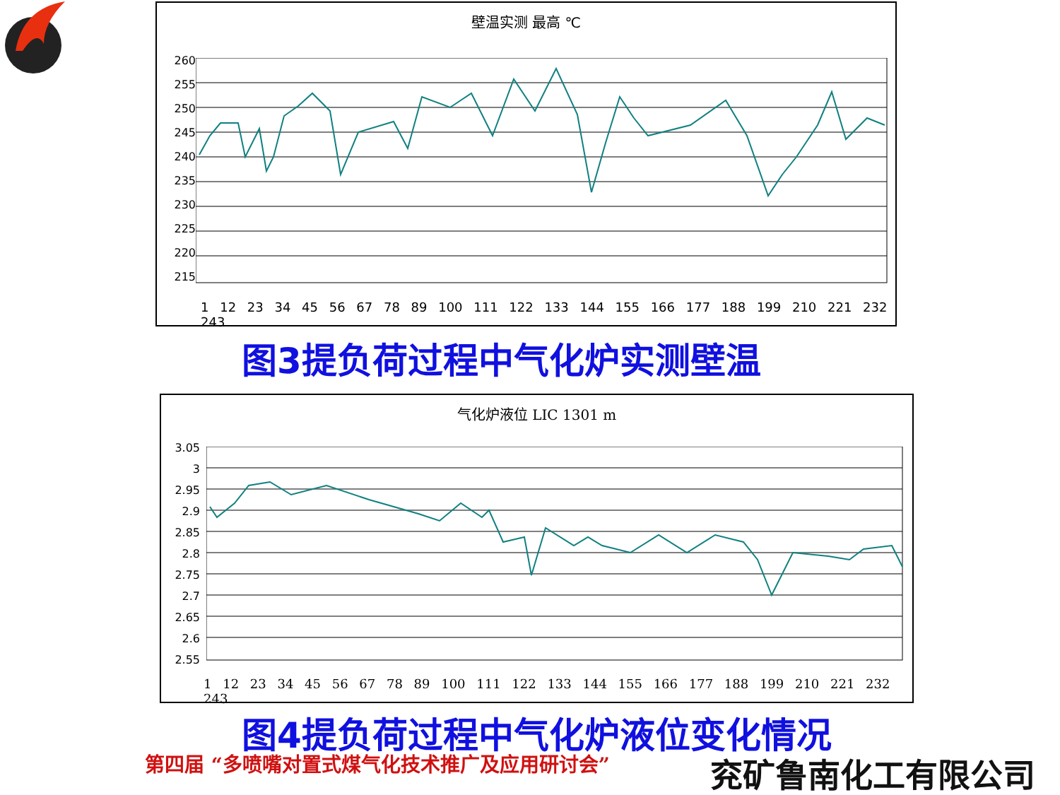壁温实测 最高 ℃
260
255
250
245
240
235
230
225
220
215
1 12 23 34 45 56 67 78 89 100 111 122 133 144 155 166 177 188 199 210 221 232 243
图3提负荷过程中气化炉实测壁温
气化炉液位 LIC 1301 m
3.05
3
2.95
2.9
2.85
2.8
2.75
2.7
2.65
2.6
2.55
1 12 23 34 45 56 67 78 89 100 111 122 133 144 155 166 177 188 199 210 221 232 243
图4提负荷过程中气化炉液位变化情况
第四届 “多喷嘴对置式煤气化技术推广及应用研讨会”
兖矿鲁南化工有限公司